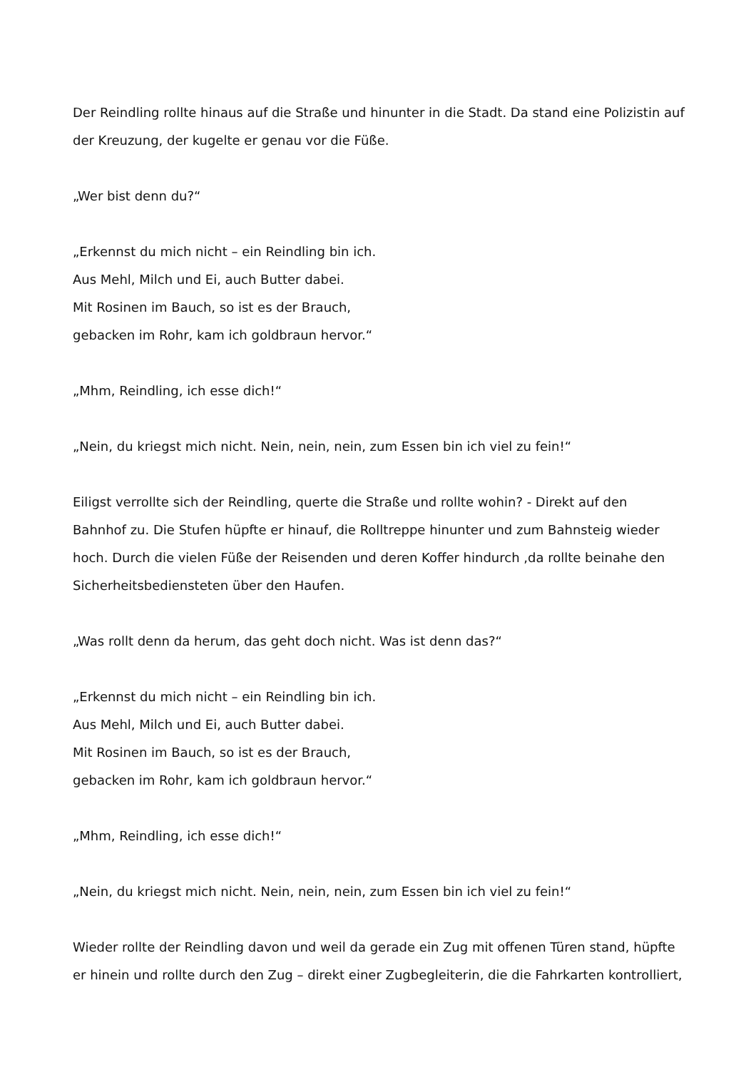Der Reindling rollte hinaus auf die Straße und hinunter in die Stadt. Da stand eine Polizistin auf der Kreuzung, der kugelte er genau vor die Füße.
„Wer bist denn du?“
„Erkennst du mich nicht – ein Reindling bin ich.
Aus Mehl, Milch und Ei, auch Butter dabei.
Mit Rosinen im Bauch, so ist es der Brauch,
gebacken im Rohr, kam ich goldbraun hervor.“
„Mhm, Reindling, ich esse dich!“
„Nein, du kriegst mich nicht. Nein, nein, nein, zum Essen bin ich viel zu fein!“
Eiligst verrollte sich der Reindling, querte die Straße und rollte wohin? - Direkt auf den Bahnhof zu. Die Stufen hüpfte er hinauf, die Rolltreppe hinunter und zum Bahnsteig wieder hoch. Durch die vielen Füße der Reisenden und deren Koffer hindurch ,da rollte beinahe den Sicherheitsbediensteten über den Haufen.
„Was rollt denn da herum, das geht doch nicht. Was ist denn das?“
„Erkennst du mich nicht – ein Reindling bin ich.
Aus Mehl, Milch und Ei, auch Butter dabei.
Mit Rosinen im Bauch, so ist es der Brauch,
gebacken im Rohr, kam ich goldbraun hervor.“
„Mhm, Reindling, ich esse dich!“
„Nein, du kriegst mich nicht. Nein, nein, nein, zum Essen bin ich viel zu fein!“
Wieder rollte der Reindling davon und weil da gerade ein Zug mit offenen Türen stand, hüpfte er hinein und rollte durch den Zug – direkt einer Zugbegleiterin, die die Fahrkarten kontrolliert,